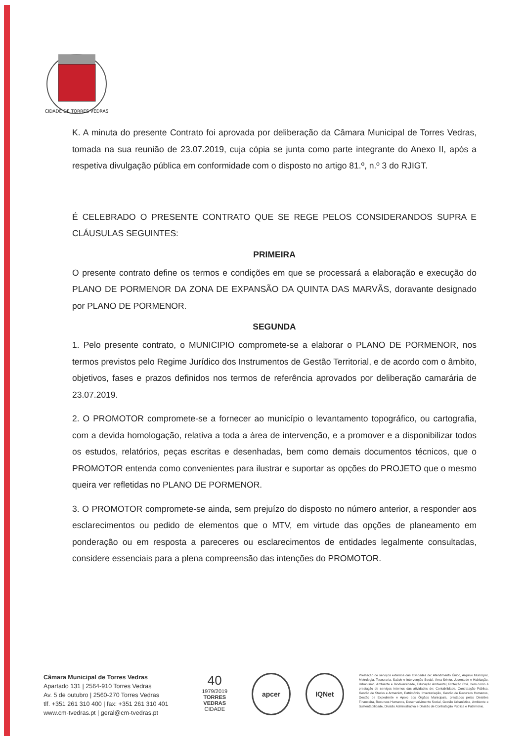CIDADE DE TORRES VEDRAS
K. A minuta do presente Contrato foi aprovada por deliberação da Câmara Municipal de Torres Vedras, tomada na sua reunião de 23.07.2019, cuja cópia se junta como parte integrante do Anexo II, após a respetiva divulgação pública em conformidade com o disposto no artigo 81.º, n.º 3 do RJIGT.
É CELEBRADO O PRESENTE CONTRATO QUE SE REGE PELOS CONSIDERANDOS SUPRA E CLÁUSULAS SEGUINTES:
PRIMEIRA
O presente contrato define os termos e condições em que se processará a elaboração e execução do PLANO DE PORMENOR DA ZONA DE EXPANSÃO DA QUINTA DAS MARVÃS, doravante designado por PLANO DE PORMENOR.
SEGUNDA
1. Pelo presente contrato, o MUNICIPIO compromete-se a elaborar o PLANO DE PORMENOR, nos termos previstos pelo Regime Jurídico dos Instrumentos de Gestão Territorial, e de acordo com o âmbito, objetivos, fases e prazos definidos nos termos de referência aprovados por deliberação camarária de 23.07.2019.
2. O PROMOTOR compromete-se a fornecer ao município o levantamento topográfico, ou cartografia, com a devida homologação, relativa a toda a área de intervenção, e a promover e a disponibilizar todos os estudos, relatórios, peças escritas e desenhadas, bem como demais documentos técnicos, que o PROMOTOR entenda como convenientes para ilustrar e suportar as opções do PROJETO que o mesmo queira ver refletidas no PLANO DE PORMENOR.
3. O PROMOTOR compromete-se ainda, sem prejuízo do disposto no número anterior, a responder aos esclarecimentos ou pedido de elementos que o MTV, em virtude das opções de planeamento em ponderação ou em resposta a pareceres ou esclarecimentos de entidades legalmente consultadas, considere essenciais para a plena compreensão das intenções do PROMOTOR.
Câmara Municipal de Torres Vedras
Apartado 131 | 2564-910 Torres Vedras
Av. 5 de outubro | 2560-270 Torres Vedras
tlf. +351 261 310 400 | fax: +351 261 310 401
www.cm-tvedras.pt | geral@cm-tvedras.pt
40
1979/2019
TORRES VEDRAS
CIDADE
apcer IQNet
Prestação de serviços externos das atividades de: Atendimento Único, Arquivo Municipal, Metrologia, Tesouraria, Saúde e Intervenção Social, Área Sénior, Juventude e Habitação, Urbanismo, Ambiente e Biodiversidade, Educação Ambiental, Proteção Civil, bem como à prestação de serviços internos das atividades de: Contabilidade, Contratação Pública, Gestão de Stocks e Armazém, Património, Inventariação, Gestão de Recursos Humanos, Gestão de Expediente e Apoio aos Órgãos Municipais, prestados pelas Divisões Financeira, Recursos Humanos, Desenvolvimento Social, Gestão Urbanística, Ambiente e Sustentabilidade, Divisão Administrativa e Divisão de Contratação Pública e Património.